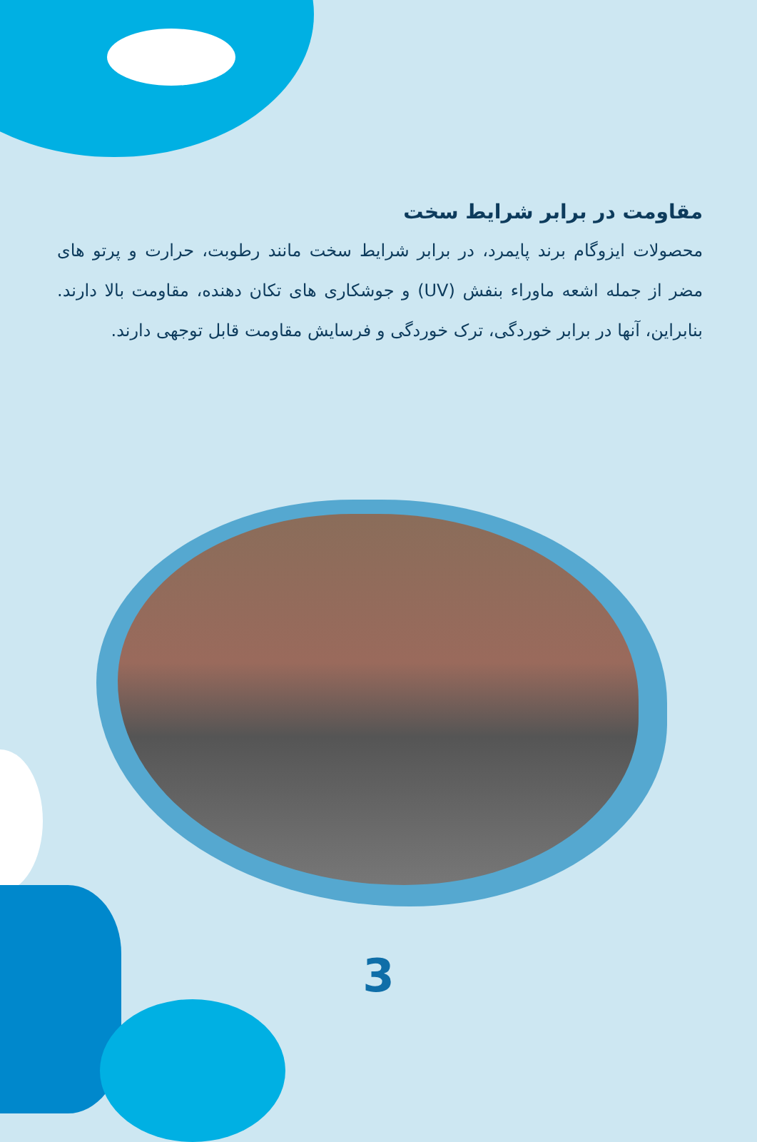مقاومت در برابر شرایط سخت
محصولات ایزوگام برند پایمرد، در برابر شرایط سخت مانند رطوبت، حرارت و پرتو های مضر از جمله اشعه ماوراء بنفش (UV) و جوشکاری های تکان دهنده، مقاومت بالا دارند. بنابراین، آنها در برابر خوردگی، ترک خوردگی و فرسایش مقاومت قابل توجهی دارند.
3